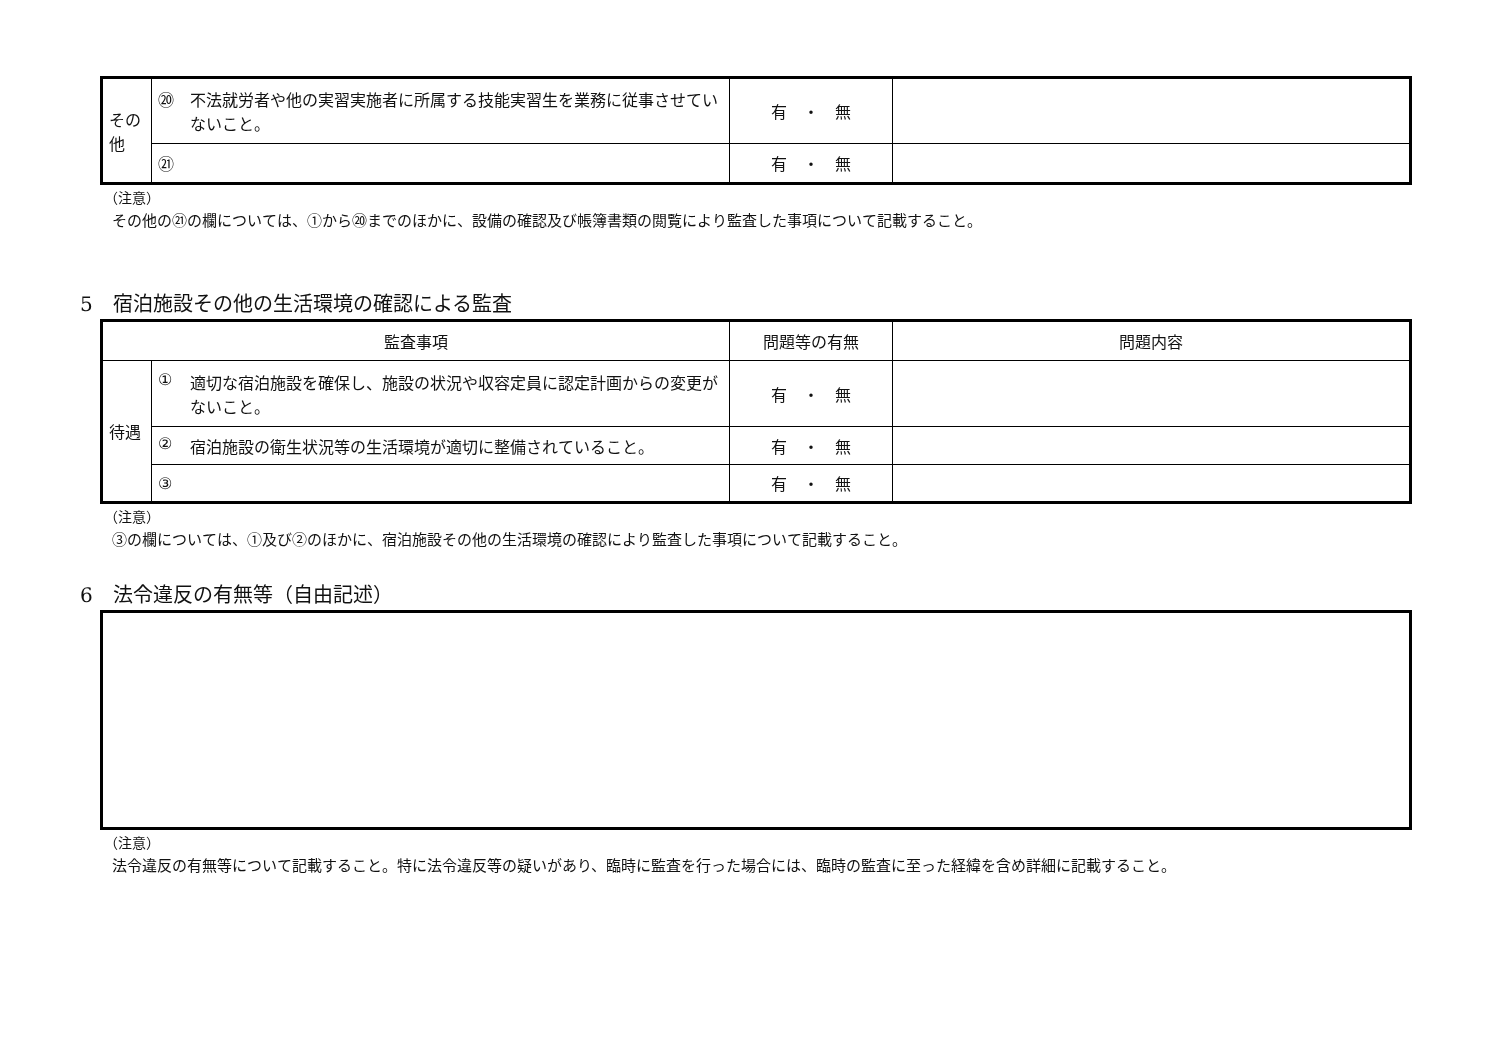| その他 | ⑳ 不法就労者や他の実習実施者に所属する技能実習生を業務に従事させていないこと。 | 有 ・ 無 | |
| | ㉑ | 有 ・ 無 | |
（注意）
その他の㉑の欄については、①から⑳までのほかに、設備の確認及び帳簿書類の閲覧により監査した事項について記載すること。
5　宿泊施設その他の生活環境の確認による監査
| 監査事項 | | 問題等の有無 | 問題内容 |
| --- | --- | --- | --- |
| 待遇 | ① 適切な宿泊施設を確保し、施設の状況や収容定員に認定計画からの変更がないこと。 | 有 ・ 無 | |
| | ② 宿泊施設の衛生状況等の生活環境が適切に整備されていること。 | 有 ・ 無 | |
| | ③ | 有 ・ 無 | |
（注意）
③の欄については、①及び②のほかに、宿泊施設その他の生活環境の確認により監査した事項について記載すること。
6　法令違反の有無等（自由記述）
（注意）
法令違反の有無等について記載すること。特に法令違反等の疑いがあり、臨時に監査を行った場合には、臨時の監査に至った経緯を含め詳細に記載すること。